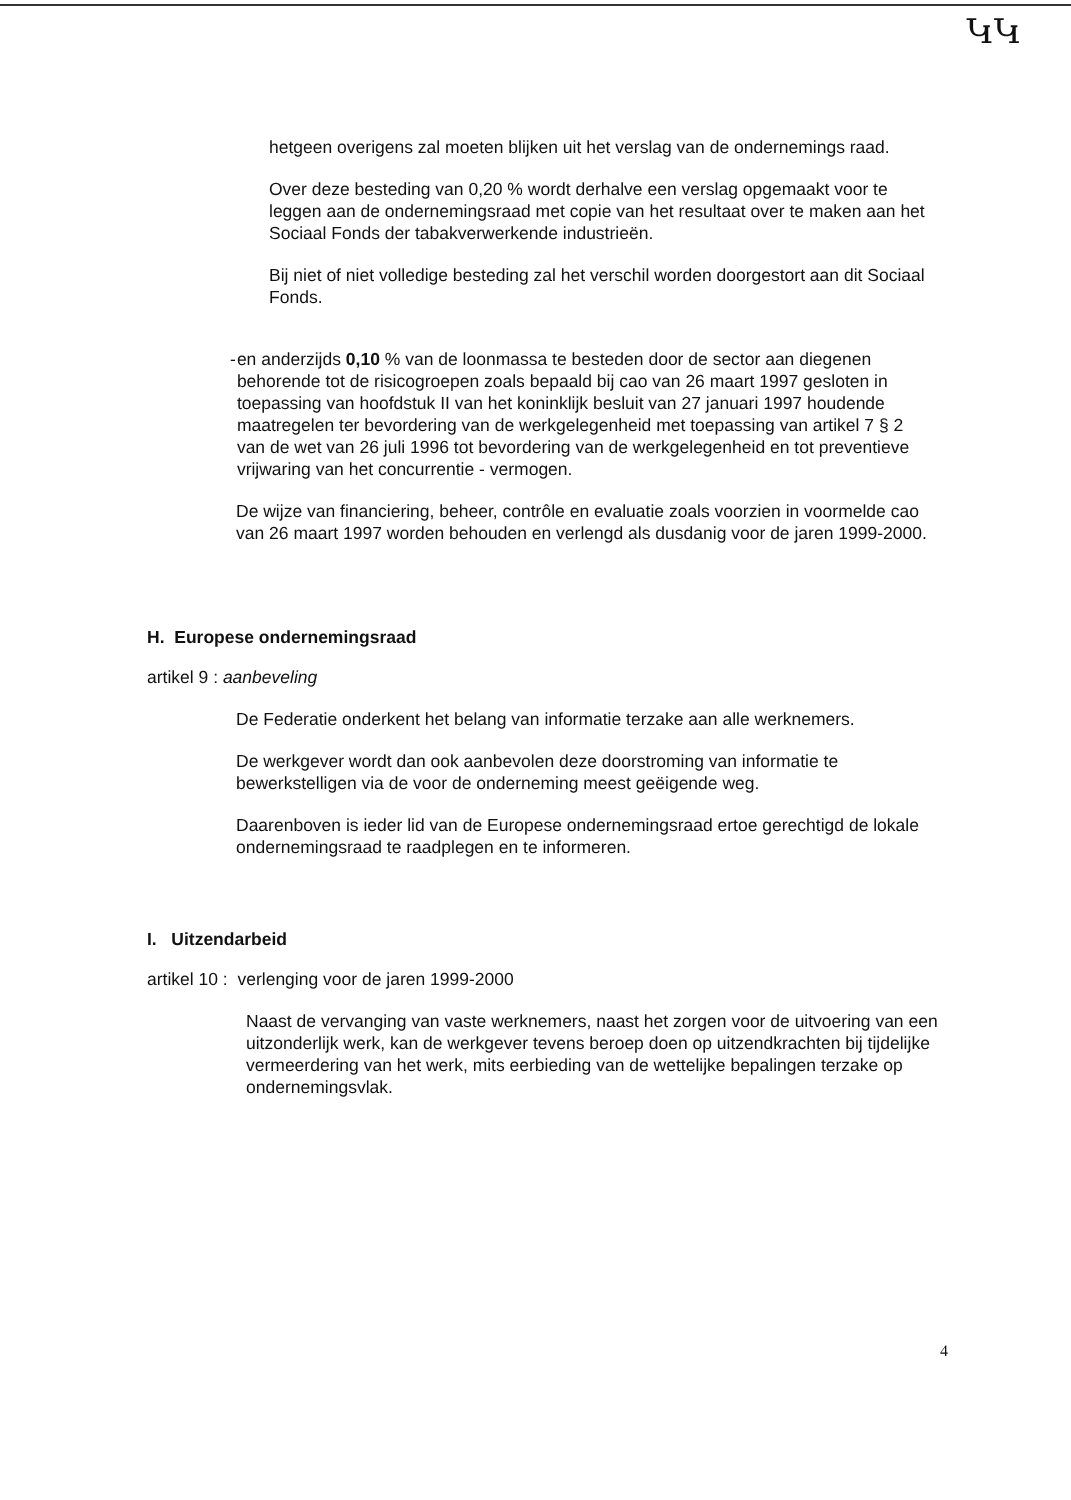ԿԿ
hetgeen overigens zal moeten blijken uit het verslag van de ondernemings raad.
Over deze besteding van 0,20 % wordt derhalve een verslag opgemaakt voor te leggen aan de ondernemingsraad met copie van het resultaat over te maken aan het Sociaal Fonds der tabakverwerkende industrieën.
Bij niet of niet volledige besteding zal het verschil worden doorgestort aan dit Sociaal Fonds.
- en anderzijds 0,10 % van de loonmassa te besteden door de sector aan diegenen behorende tot de risicogroepen zoals bepaald bij cao van 26 maart 1997 gesloten in toepassing van hoofdstuk II van het koninklijk besluit van 27 januari 1997 houdende maatregelen ter bevordering van de werkgelegenheid met toepassing van artikel 7 § 2 van de wet van 26 juli 1996 tot bevordering van de werkgelegenheid en tot preventieve vrijwaring van het concurrentie - vermogen.
De wijze van financiering, beheer, contrôle en evaluatie zoals voorzien in voormelde cao van 26 maart 1997 worden behouden en verlengd als dusdanig voor de jaren 1999-2000.
H. Europese ondernemingsraad
artikel 9 : aanbeveling
De Federatie onderkent het belang van informatie terzake aan alle werknemers.
De werkgever wordt dan ook aanbevolen deze doorstroming van informatie te bewerkstelligen via de voor de onderneming meest geëigende weg.
Daarenboven is ieder lid van de Europese ondernemingsraad ertoe gerechtigd de lokale ondernemingsraad te raadplegen en te informeren.
I. Uitzendarbeid
artikel 10 : verlenging voor de jaren 1999-2000
Naast de vervanging van vaste werknemers, naast het zorgen voor de uitvoering van een uitzonderlijk werk, kan de werkgever tevens beroep doen op uitzendkrachten bij tijdelijke vermeerdering van het werk, mits eerbieding van de wettelijke bepalingen terzake op ondernemingsvlak.
4